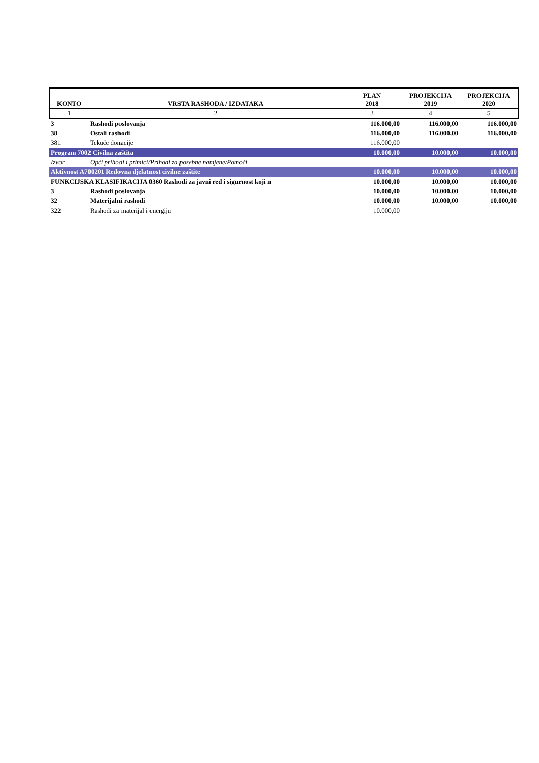| KONTO | VRSTA RASHODA / IZDATAKA | PLAN 2018 | PROJEKCIJA 2019 | PROJEKCIJA 2020 |
| --- | --- | --- | --- | --- |
| 1 | 2 | 3 | 4 | 5 |
| 3 | Rashodi poslovanja | 116.000,00 | 116.000,00 | 116.000,00 |
| 38 | Ostali rashodi | 116.000,00 | 116.000,00 | 116.000,00 |
| 381 | Tekuće donacije | 116.000,00 | | |
| Program 7002 Civilna zaštita | | 10.000,00 | 10.000,00 | 10.000,00 |
| Izvor | Opći prihodi i primici/Prihodi za posebne namjene/Pomoći | | | |
| Aktivnost A700201 Redovna djelatnost civilne zaštite | | 10.000,00 | 10.000,00 | 10.000,00 |
| FUNKCIJSKA KLASIFIKACIJA 0360 Rashodi za javni red i sigurnost koji n | | 10.000,00 | 10.000,00 | 10.000,00 |
| 3 | Rashodi poslovanja | 10.000,00 | 10.000,00 | 10.000,00 |
| 32 | Materijalni rashodi | 10.000,00 | 10.000,00 | 10.000,00 |
| 322 | Rashodi za materijal i energiju | 10.000,00 | | |